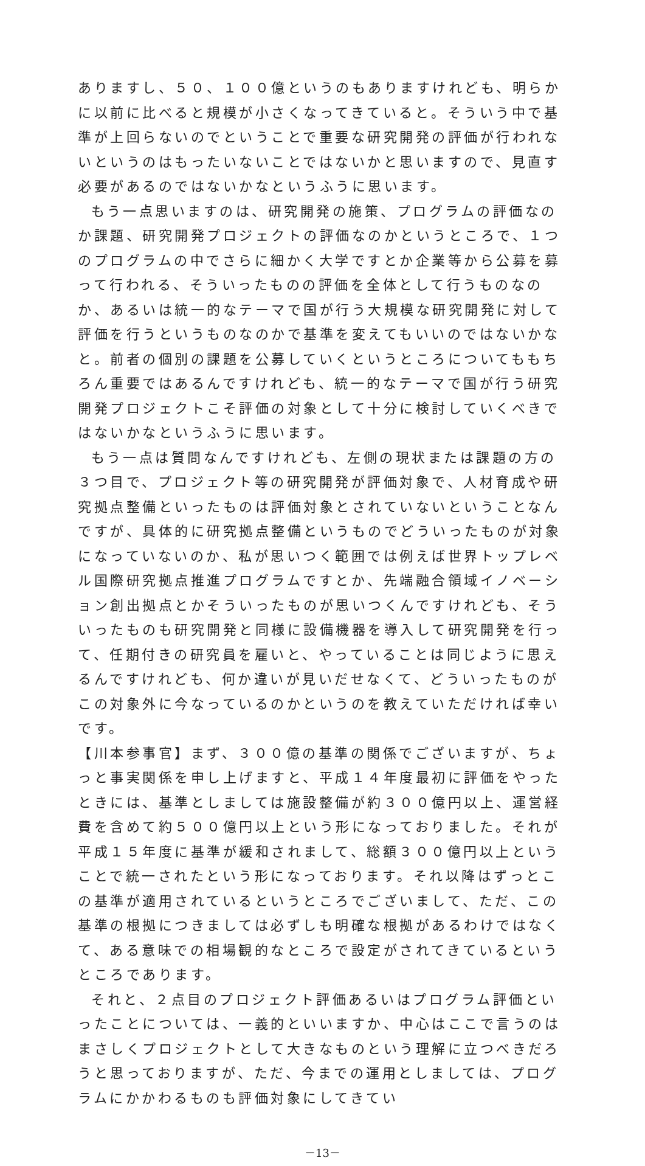ありますし、５０、１００億というのもありますけれども、明らかに以前に比べると規模が小さくなってきていると。そういう中で基準が上回らないのでということで重要な研究開発の評価が行われないというのはもったいないことではないかと思いますので、見直す必要があるのではないかなというふうに思います。
もう一点思いますのは、研究開発の施策、プログラムの評価なのか課題、研究開発プロジェクトの評価なのかというところで、１つのプログラムの中でさらに細かく大学ですとか企業等から公募を募って行われる、そういったものの評価を全体として行うものなのか、あるいは統一的なテーマで国が行う大規模な研究開発に対して評価を行うというものなのかで基準を変えてもいいのではないかなと。前者の個別の課題を公募していくというところについてももちろん重要ではあるんですけれども、統一的なテーマで国が行う研究開発プロジェクトこそ評価の対象として十分に検討していくべきではないかなというふうに思います。
もう一点は質問なんですけれども、左側の現状または課題の方の３つ目で、プロジェクト等の研究開発が評価対象で、人材育成や研究拠点整備といったものは評価対象とされていないということなんですが、具体的に研究拠点整備というものでどういったものが対象になっていないのか、私が思いつく範囲では例えば世界トップレベル国際研究拠点推進プログラムですとか、先端融合領域イノベーション創出拠点とかそういったものが思いつくんですけれども、そういったものも研究開発と同様に設備機器を導入して研究開発を行って、任期付きの研究員を雇いと、やっていることは同じように思えるんですけれども、何か違いが見いだせなくて、どういったものがこの対象外に今なっているのかというのを教えていただければ幸いです。
【川本参事官】まず、３００億の基準の関係でございますが、ちょっと事実関係を申し上げますと、平成１４年度最初に評価をやったときには、基準としましては施設整備が約３００億円以上、運営経費を含めて約５００億円以上という形になっておりました。それが平成１５年度に基準が緩和されまして、総額３００億円以上ということで統一されたという形になっております。それ以降はずっとこの基準が適用されているというところでございまして、ただ、この基準の根拠につきましては必ずしも明確な根拠があるわけではなくて、ある意味での相場観的なところで設定がされてきているというところであります。
それと、２点目のプロジェクト評価あるいはプログラム評価といったことについては、一義的といいますか、中心はここで言うのはまさしくプロジェクトとして大きなものという理解に立つべきだろうと思っておりますが、ただ、今までの運用としましては、プログラムにかかわるものも評価対象にしてきてい
－13－